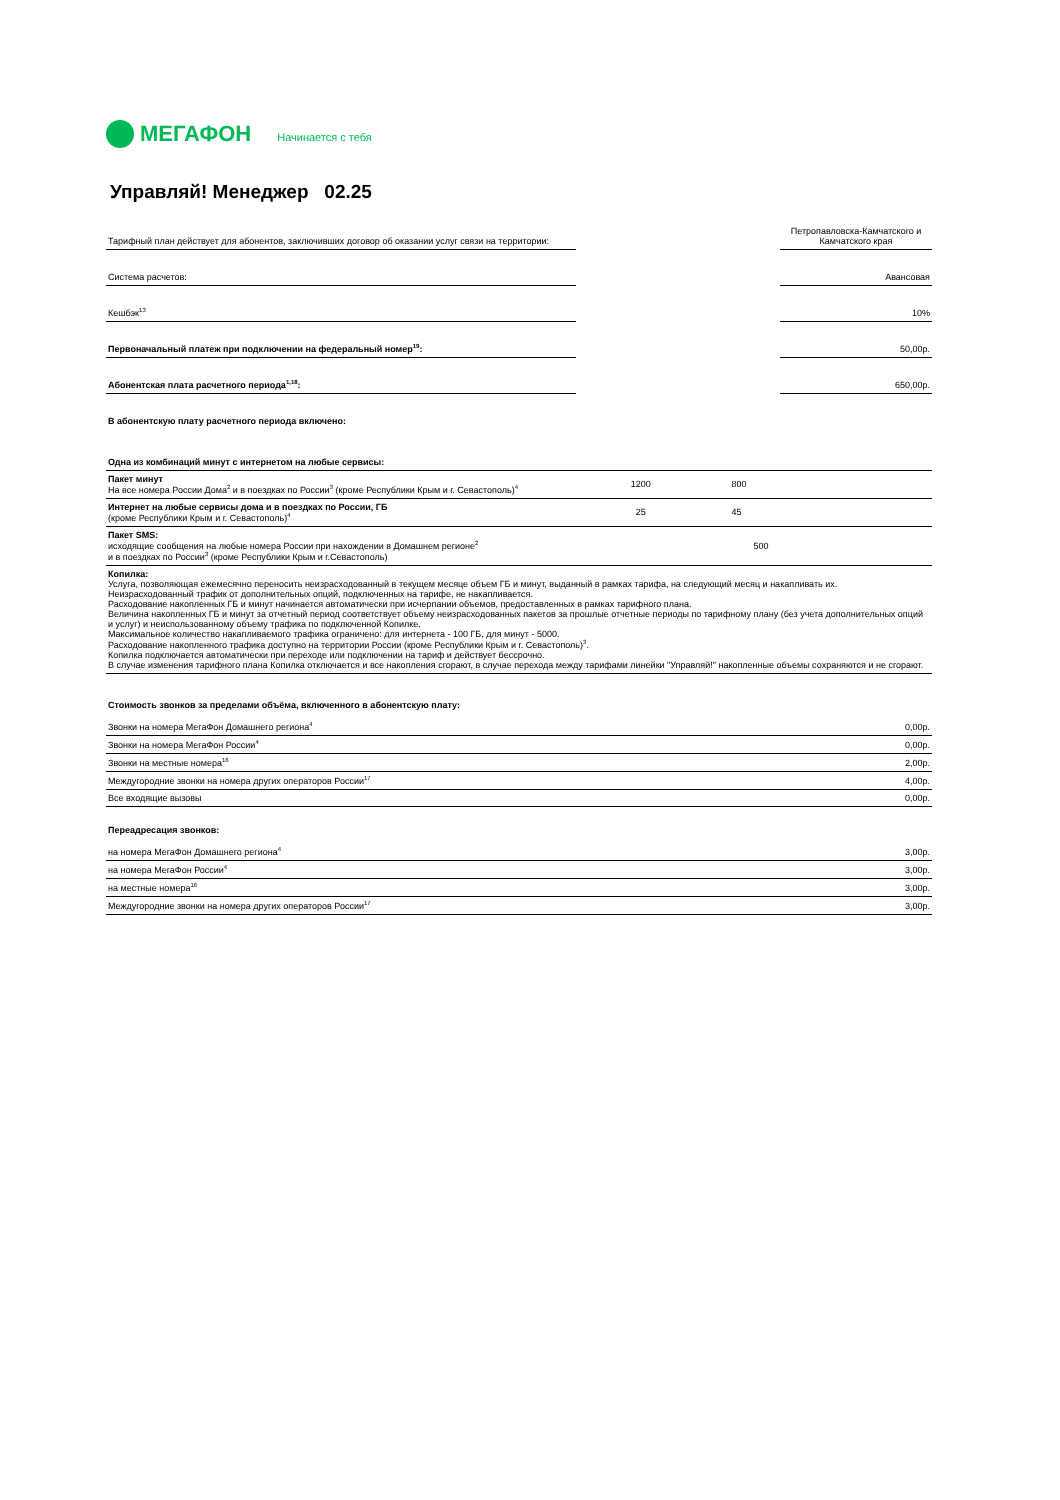МЕГАФОН Начинается с тебя
Управляй! Менеджер 02.25
| Тарифный план действует для абонентов, заключивших договор об оказании услуг связи на территории: | | Петропавловска-Камчатского и Камчатского края |
| Система расчетов: | | Авансовая |
| Кешбэк<sup>13</sup> | | 10% |
| Первоначальный платеж при подключении на федеральный номер<sup>19</sup>: | | 50,00р. |
| Абонентская плата расчетного периода<sup>1,18</sup>: | | 650,00р. |
В абонентскую плату расчетного периода включено:
| Одна из комбинаций минут с интернетом на любые сервисы: | | |
| Пакет минут На все номера России Дома<sup>2</sup> и в поездках по России<sup>3</sup> (кроме Республики Крым и г. Севастополь)<sup>4</sup> | 1200 | 800 |
| Интернет на любые сервисы дома и в поездках по России, ГБ (кроме Республики Крым и г. Севастополь)<sup>4</sup> | 25 | 45 |
| Пакет SMS: исходящие сообщения на любые номера России при нахождении в Домашнем регионе<sup>2</sup> и в поездках по России<sup>3</sup> (кроме Республики Крым и г.Севастополь) | 500 | |
| Копилка: Услуга, позволяющая ежемесячно переносить неизрасходованный в текущем месяце объем ГБ и минут, выданный в рамках тарифа, на следующий месяц и накапливать их. Неизрасходованный трафик от дополнительных опций, подключенных на тарифе, не накапливается. Расходование накопленных ГБ и минут начинается автоматически при исчерпании объемов, предоставленных в рамках тарифного плана. Величина накопленных ГБ и минут за отчетный период соответствует объему неизрасходованных пакетов за прошлые отчетные периоды по тарифному плану (без учета дополнительных опций и услуг) и неиспользованному объему трафика по подключенной Копилке. Максимальное количество накапливаемого трафика ограничено: для интернета - 100 ГБ, для минут - 5000. Расходование накопленного трафика доступно на территории России (кроме Республики Крым и г. Севастополь)<sup>3</sup>. Копилка подключается автоматически при переходе или подключении на тариф и действует бессрочно. В случае изменения тарифного плана Копилка отключается и все накопления сгорают, в случае перехода между тарифами линейки "Управляй!" накопленные объемы сохраняются и не сгорают. | | |
Стоимость звонков за пределами объёма, включенного в абонентскую плату:
| Звонки на номера МегаФон Домашнего региона<sup>4</sup> | 0,00р. |
| Звонки на номера МегаФон России<sup>4</sup> | 0,00р. |
| Звонки на местные номера<sup>16</sup> | 2,00р. |
| Междугородние звонки на номера других операторов России<sup>17</sup> | 4,00р. |
| Все входящие вызовы | 0,00р. |
Переадресация звонков:
| на номера МегаФон Домашнего региона<sup>4</sup> | 3,00р. |
| на номера МегаФон России<sup>4</sup> | 3,00р. |
| на местные номера<sup>16</sup> | 3,00р. |
| Междугородние звонки на номера других операторов России<sup>17</sup> | 3,00р. |